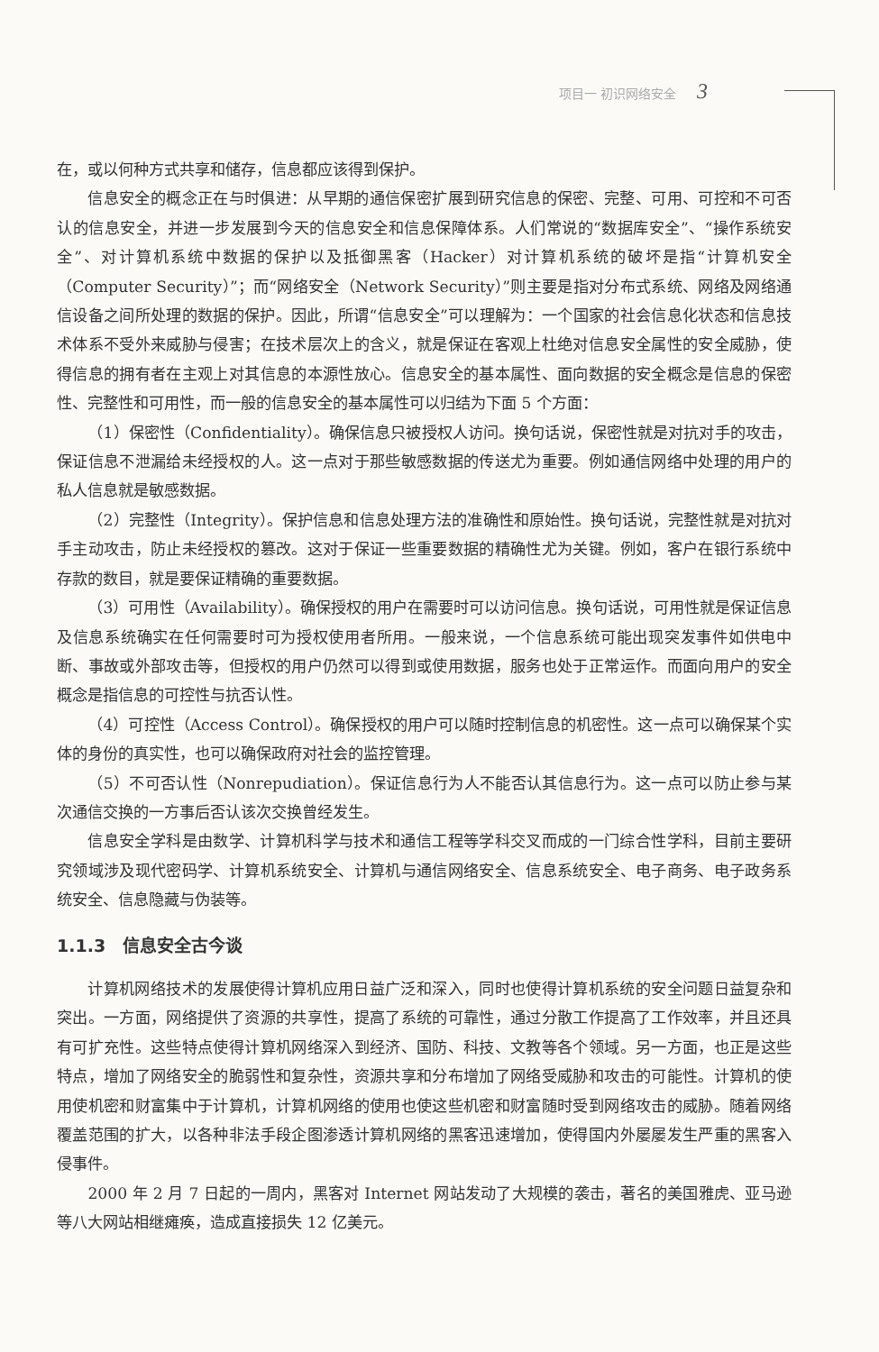项目一 初识网络安全 3
在，或以何种方式共享和储存，信息都应该得到保护。
信息安全的概念正在与时俱进：从早期的通信保密扩展到研究信息的保密、完整、可用、可控和不可否认的信息安全，并进一步发展到今天的信息安全和信息保障体系。人们常说的“数据库安全”、“操作系统安全”、对计算机系统中数据的保护以及抵御黑客（Hacker）对计算机系统的破坏是指“计算机安全（Computer Security）”；而“网络安全（Network Security）”则主要是指对分布式系统、网络及网络通信设备之间所处理的数据的保护。因此，所谓“信息安全”可以理解为：一个国家的社会信息化状态和信息技术体系不受外来威胁与侵害；在技术层次上的含义，就是保证在客观上杜绝对信息安全属性的安全威胁，使得信息的拥有者在主观上对其信息的本源性放心。信息安全的基本属性、面向数据的安全概念是信息的保密性、完整性和可用性，而一般的信息安全的基本属性可以归结为下面 5 个方面：
（1）保密性（Confidentiality）。确保信息只被授权人访问。换句话说，保密性就是对抗对手的攻击，保证信息不泄漏给未经授权的人。这一点对于那些敏感数据的传送尤为重要。例如通信网络中处理的用户的私人信息就是敏感数据。
（2）完整性（Integrity）。保护信息和信息处理方法的准确性和原始性。换句话说，完整性就是对抗对手主动攻击，防止未经授权的篡改。这对于保证一些重要数据的精确性尤为关键。例如，客户在银行系统中存款的数目，就是要保证精确的重要数据。
（3）可用性（Availability）。确保授权的用户在需要时可以访问信息。换句话说，可用性就是保证信息及信息系统确实在任何需要时可为授权使用者所用。一般来说，一个信息系统可能出现突发事件如供电中断、事故或外部攻击等，但授权的用户仍然可以得到或使用数据，服务也处于正常运作。而面向用户的安全概念是指信息的可控性与抗否认性。
（4）可控性（Access Control）。确保授权的用户可以随时控制信息的机密性。这一点可以确保某个实体的身份的真实性，也可以确保政府对社会的监控管理。
（5）不可否认性（Nonrepudiation）。保证信息行为人不能否认其信息行为。这一点可以防止参与某次通信交换的一方事后否认该次交换曾经发生。
信息安全学科是由数学、计算机科学与技术和通信工程等学科交叉而成的一门综合性学科，目前主要研究领域涉及现代密码学、计算机系统安全、计算机与通信网络安全、信息系统安全、电子商务、电子政务系统安全、信息隐藏与伪装等。
1.1.3　信息安全古今谈
计算机网络技术的发展使得计算机应用日益广泛和深入，同时也使得计算机系统的安全问题日益复杂和突出。一方面，网络提供了资源的共享性，提高了系统的可靠性，通过分散工作提高了工作效率，并且还具有可扩充性。这些特点使得计算机网络深入到经济、国防、科技、文教等各个领域。另一方面，也正是这些特点，增加了网络安全的脆弱性和复杂性，资源共享和分布增加了网络受威胁和攻击的可能性。计算机的使用使机密和财富集中于计算机，计算机网络的使用也使这些机密和财富随时受到网络攻击的威胁。随着网络覆盖范围的扩大，以各种非法手段企图渗透计算机网络的黑客迅速增加，使得国内外屡屡发生严重的黑客入侵事件。
2000 年 2 月 7 日起的一周内，黑客对 Internet 网站发动了大规模的袭击，著名的美国雅虎、亚马逊等八大网站相继瘫痪，造成直接损失 12 亿美元。